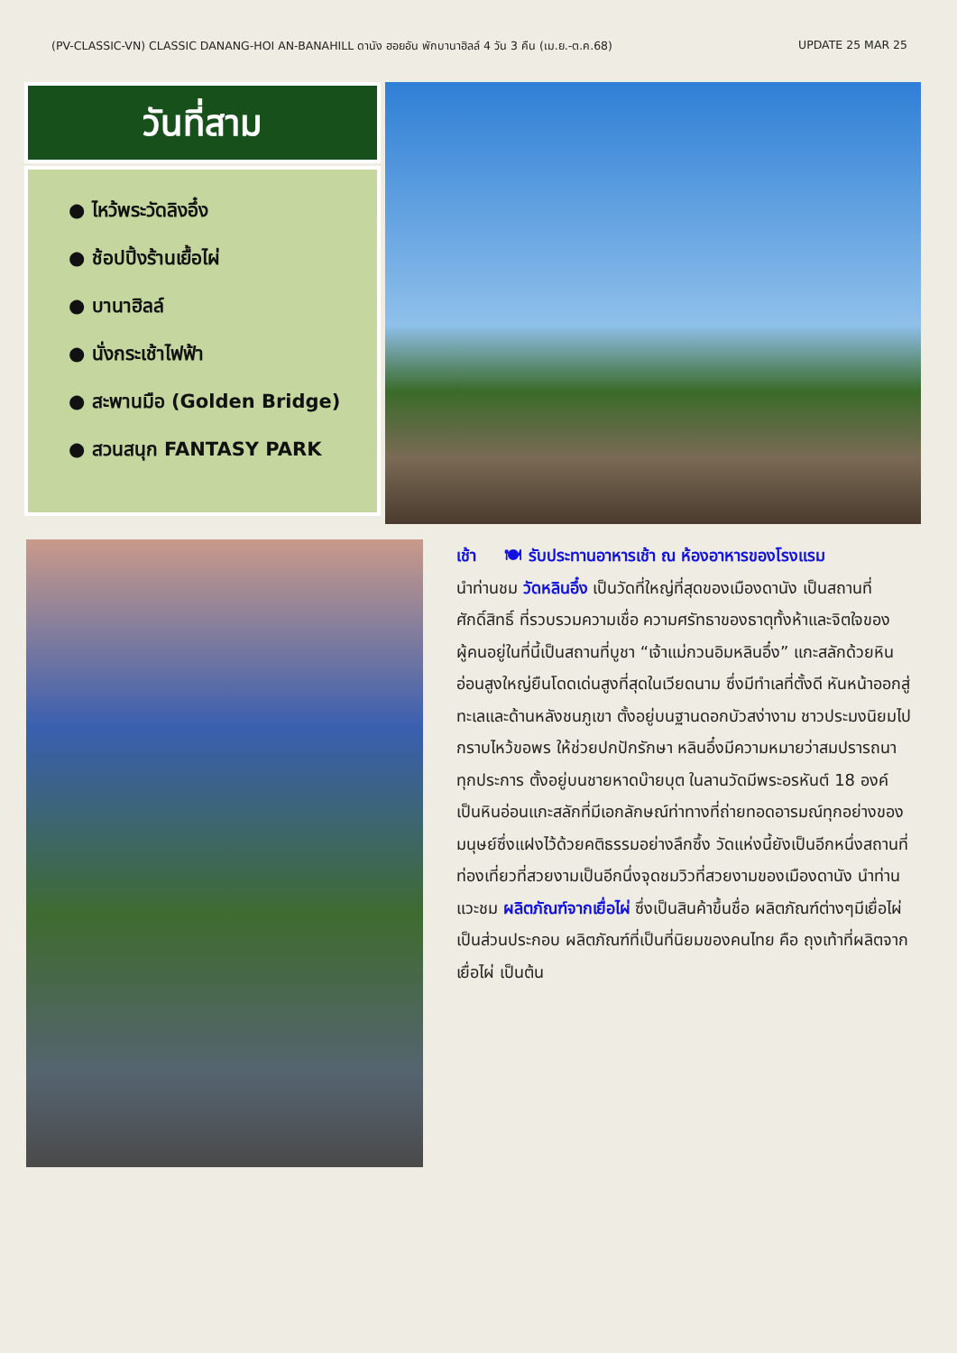(PV-CLASSIC-VN) CLASSIC DANANG-HOI AN-BANAHILL ดานัง ฮอยอัน พักบานาฮิลล์ 4 วัน 3 คืน (เม.ย.-ต.ค.68) UPDATE 25 MAR 25
วันที่สาม
● ไหว้พระวัดลิงอึ๋ง
● ช้อปปิ้งร้านเยื้อไผ่
● บานาฮิลล์
● นั่งกระเช้าไฟฟ้า
● สะพานมือ (Golden Bridge)
● สวนสนุก FANTASY PARK
เช้า 🍽 รับประทานอาหารเช้า ณ ห้องอาหารของโรงแรม
นำท่านชม วัดหลินอึ๋ง เป็นวัดที่ใหญ่ที่สุดของเมืองดานัง เป็นสถานที่ศักดิ์สิทธิ์ ที่รวบรวมความเชื่อ ความศรัทธาของธาตุทั้งห้าและจิตใจของผู้คนอยู่ในที่นี้เป็นสถานที่บูชา “เจ้าแม่กวนอิมหลินอึ๋ง” แกะสลักด้วยหินอ่อนสูงใหญ่ยืนโดดเด่นสูงที่สุดในเวียดนาม ซึ่งมีทำเลที่ตั้งดี หันหน้าออกสู่ทะเลและด้านหลังชนภูเขา ตั้งอยู่บนฐานดอกบัวสง่างาม ชาวประมงนิยมไปกราบไหว้ขอพร ให้ช่วยปกปักรักษา หลินอึ๋งมีความหมายว่าสมปรารถนาทุกประการ ตั้งอยู่บนชายหาดบ๊ายบุต ในลานวัดมีพระอรหันต์ 18 องค์เป็นหินอ่อนแกะสลักที่มีเอกลักษณ์ท่าทางที่ถ่ายทอดอารมณ์ทุกอย่างของมนุษย์ซึ่งแฝงไว้ด้วยคติธรรมอย่างลึกซึ้ง วัดแห่งนี้ยังเป็นอีกหนึ่งสถานที่ท่องเที่ยวที่สวยงามเป็นอีกนึ่งจุดชมวิวที่สวยงามของเมืองดานัง นำท่านแวะชม ผลิตภัณฑ์จากเยื่อไผ่ ซึ่งเป็นสินค้าขึ้นชื่อ ผลิตภัณฑ์ต่างๆมีเยื่อไผ่เป็นส่วนประกอบ ผลิตภัณฑ์ที่เป็นที่นิยมของคนไทย คือ ถุงเท้าที่ผลิตจากเยื่อไผ่ เป็นต้น